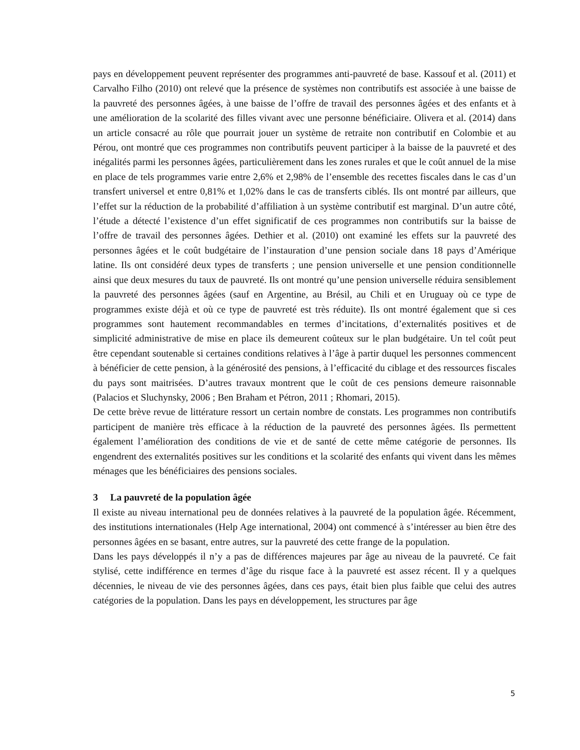pays en développement peuvent représenter des programmes anti-pauvreté de base. Kassouf et al. (2011) et Carvalho Filho (2010) ont relevé que la présence de systèmes non contributifs est associée à une baisse de la pauvreté des personnes âgées, à une baisse de l’offre de travail des personnes âgées et des enfants et à une amélioration de la scolarité des filles vivant avec une personne bénéficiaire. Olivera et al. (2014) dans un article consacré au rôle que pourrait jouer un système de retraite non contributif en Colombie et au Pérou, ont montré que ces programmes non contributifs peuvent participer à la baisse de la pauvreté et des inégalités parmi les personnes âgées, particulièrement dans les zones rurales et que le coût annuel de la mise en place de tels programmes varie entre 2,6% et 2,98% de l’ensemble des recettes fiscales dans le cas d’un transfert universel et entre 0,81% et 1,02% dans le cas de transferts ciblés. Ils ont montré par ailleurs, que l’effet sur la réduction de la probabilité d’affiliation à un système contributif est marginal. D’un autre côté, l’étude a détecté l’existence d’un effet significatif de ces programmes non contributifs sur la baisse de l’offre de travail des personnes âgées. Dethier et al. (2010) ont examiné les effets sur la pauvreté des personnes âgées et le coût budgétaire de l’instauration d’une pension sociale dans 18 pays d’Amérique latine. Ils ont considéré deux types de transferts ; une pension universelle et une pension conditionnelle ainsi que deux mesures du taux de pauvreté. Ils ont montré qu’une pension universelle réduira sensiblement la pauvreté des personnes âgées (sauf en Argentine, au Brésil, au Chili et en Uruguay où ce type de programmes existe déjà et où ce type de pauvreté est très réduite). Ils ont montré également que si ces programmes sont hautement recommandables en termes d’incitations, d’externalités positives et de simplicité administrative de mise en place ils demeurent coûteux sur le plan budgétaire. Un tel coût peut être cependant soutenable si certaines conditions relatives à l’âge à partir duquel les personnes commencent à bénéficier de cette pension, à la générosité des pensions, à l’efficacité du ciblage et des ressources fiscales du pays sont maitrisées. D’autres travaux montrent que le coût de ces pensions demeure raisonnable (Palacios et Sluchynsky, 2006 ; Ben Braham et Pétron, 2011 ; Rhomari, 2015).
De cette brève revue de littérature ressort un certain nombre de constats. Les programmes non contributifs participent de manière très efficace à la réduction de la pauvreté des personnes âgées. Ils permettent également l’amélioration des conditions de vie et de santé de cette même catégorie de personnes. Ils engendrent des externalités positives sur les conditions et la scolarité des enfants qui vivent dans les mêmes ménages que les bénéficiaires des pensions sociales.
3 La pauvreté de la population âgée
Il existe au niveau international peu de données relatives à la pauvreté de la population âgée. Récemment, des institutions internationales (Help Age international, 2004) ont commencé à s’intéresser au bien être des personnes âgées en se basant, entre autres, sur la pauvreté des cette frange de la population.
Dans les pays développés il n’y a pas de différences majeures par âge au niveau de la pauvreté. Ce fait stylisé, cette indifférence en termes d’âge du risque face à la pauvreté est assez récent. Il y a quelques décennies, le niveau de vie des personnes âgées, dans ces pays, était bien plus faible que celui des autres catégories de la population. Dans les pays en développement, les structures par âge
5